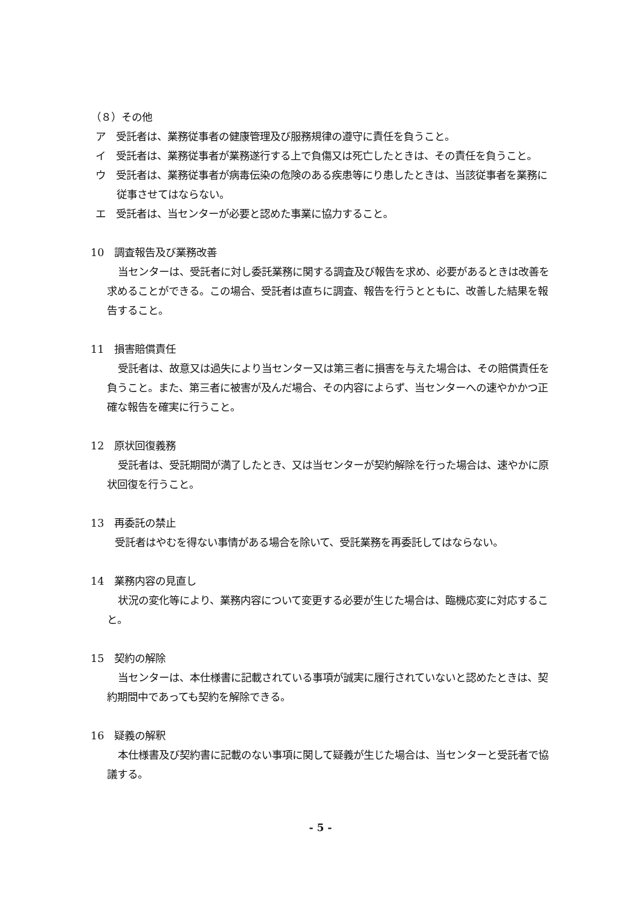（８）その他
ア　受託者は、業務従事者の健康管理及び服務規律の遵守に責任を負うこと。
イ　受託者は、業務従事者が業務遂行する上で負傷又は死亡したときは、その責任を負うこと。
ウ　受託者は、業務従事者が病毒伝染の危険のある疾患等にり患したときは、当該従事者を業務に従事させてはならない。
エ　受託者は、当センターが必要と認めた事業に協力すること。
10　調査報告及び業務改善
当センターは、受託者に対し委託業務に関する調査及び報告を求め、必要があるときは改善を求めることができる。この場合、受託者は直ちに調査、報告を行うとともに、改善した結果を報告すること。
11　損害賠償責任
受託者は、故意又は過失により当センター又は第三者に損害を与えた場合は、その賠償責任を負うこと。また、第三者に被害が及んだ場合、その内容によらず、当センターへの速やかかつ正確な報告を確実に行うこと。
12　原状回復義務
受託者は、受託期間が満了したとき、又は当センターが契約解除を行った場合は、速やかに原状回復を行うこと。
13　再委託の禁止
受託者はやむを得ない事情がある場合を除いて、受託業務を再委託してはならない。
14　業務内容の見直し
状況の変化等により、業務内容について変更する必要が生じた場合は、臨機応変に対応すること。
15　契約の解除
当センターは、本仕様書に記載されている事項が誠実に履行されていないと認めたときは、契約期間中であっても契約を解除できる。
16　疑義の解釈
本仕様書及び契約書に記載のない事項に関して疑義が生じた場合は、当センターと受託者で協議する。
- 5 -